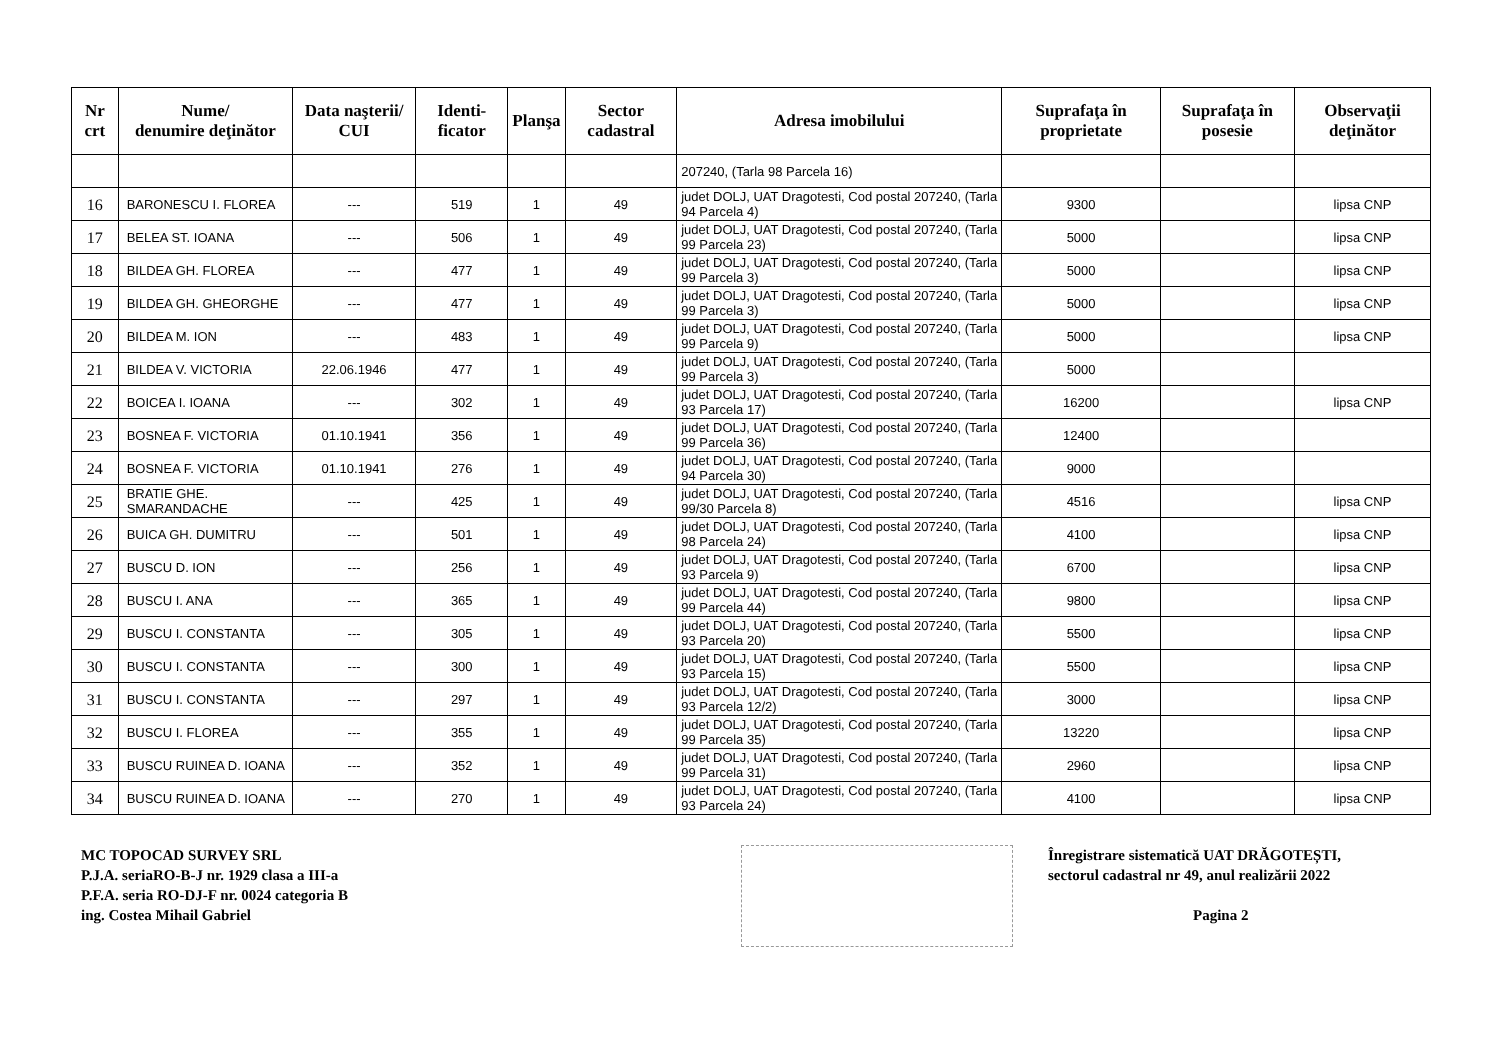| Nr crt | Nume/ denumire deţinător | Data naşterii/ CUI | Identi-ficator | Planşa | Sector cadastral | Adresa imobilului | Suprafaţa în proprietate | Suprafaţa în posesie | Observaţii deţinător |
| --- | --- | --- | --- | --- | --- | --- | --- | --- | --- |
| | | | | | | 207240, (Tarla 98 Parcela 16) | | | |
| 16 | BARONESCU I. FLOREA | --- | 519 | 1 | 49 | judet DOLJ, UAT Dragotesti, Cod postal 207240, (Tarla 94 Parcela 4) | 9300 | | lipsa CNP |
| 17 | BELEA ST. IOANA | --- | 506 | 1 | 49 | judet DOLJ, UAT Dragotesti, Cod postal 207240, (Tarla 99 Parcela 23) | 5000 | | lipsa CNP |
| 18 | BILDEA GH. FLOREA | --- | 477 | 1 | 49 | judet DOLJ, UAT Dragotesti, Cod postal 207240, (Tarla 99 Parcela 3) | 5000 | | lipsa CNP |
| 19 | BILDEA GH. GHEORGHE | --- | 477 | 1 | 49 | judet DOLJ, UAT Dragotesti, Cod postal 207240, (Tarla 99 Parcela 3) | 5000 | | lipsa CNP |
| 20 | BILDEA M. ION | --- | 483 | 1 | 49 | judet DOLJ, UAT Dragotesti, Cod postal 207240, (Tarla 99 Parcela 9) | 5000 | | lipsa CNP |
| 21 | BILDEA V. VICTORIA | 22.06.1946 | 477 | 1 | 49 | judet DOLJ, UAT Dragotesti, Cod postal 207240, (Tarla 99 Parcela 3) | 5000 | | |
| 22 | BOICEA I. IOANA | --- | 302 | 1 | 49 | judet DOLJ, UAT Dragotesti, Cod postal 207240, (Tarla 93 Parcela 17) | 16200 | | lipsa CNP |
| 23 | BOSNEA F. VICTORIA | 01.10.1941 | 356 | 1 | 49 | judet DOLJ, UAT Dragotesti, Cod postal 207240, (Tarla 99 Parcela 36) | 12400 | | |
| 24 | BOSNEA F. VICTORIA | 01.10.1941 | 276 | 1 | 49 | judet DOLJ, UAT Dragotesti, Cod postal 207240, (Tarla 94 Parcela 30) | 9000 | | |
| 25 | BRATIE GHE. SMARANDACHE | --- | 425 | 1 | 49 | judet DOLJ, UAT Dragotesti, Cod postal 207240, (Tarla 99/30 Parcela 8) | 4516 | | lipsa CNP |
| 26 | BUICA GH. DUMITRU | --- | 501 | 1 | 49 | judet DOLJ, UAT Dragotesti, Cod postal 207240, (Tarla 98 Parcela 24) | 4100 | | lipsa CNP |
| 27 | BUSCU D. ION | --- | 256 | 1 | 49 | judet DOLJ, UAT Dragotesti, Cod postal 207240, (Tarla 93 Parcela 9) | 6700 | | lipsa CNP |
| 28 | BUSCU I. ANA | --- | 365 | 1 | 49 | judet DOLJ, UAT Dragotesti, Cod postal 207240, (Tarla 99 Parcela 44) | 9800 | | lipsa CNP |
| 29 | BUSCU I. CONSTANTA | --- | 305 | 1 | 49 | judet DOLJ, UAT Dragotesti, Cod postal 207240, (Tarla 93 Parcela 20) | 5500 | | lipsa CNP |
| 30 | BUSCU I. CONSTANTA | --- | 300 | 1 | 49 | judet DOLJ, UAT Dragotesti, Cod postal 207240, (Tarla 93 Parcela 15) | 5500 | | lipsa CNP |
| 31 | BUSCU I. CONSTANTA | --- | 297 | 1 | 49 | judet DOLJ, UAT Dragotesti, Cod postal 207240, (Tarla 93 Parcela 12/2) | 3000 | | lipsa CNP |
| 32 | BUSCU I. FLOREA | --- | 355 | 1 | 49 | judet DOLJ, UAT Dragotesti, Cod postal 207240, (Tarla 99 Parcela 35) | 13220 | | lipsa CNP |
| 33 | BUSCU RUINEA D. IOANA | --- | 352 | 1 | 49 | judet DOLJ, UAT Dragotesti, Cod postal 207240, (Tarla 99 Parcela 31) | 2960 | | lipsa CNP |
| 34 | BUSCU RUINEA D. IOANA | --- | 270 | 1 | 49 | judet DOLJ, UAT Dragotesti, Cod postal 207240, (Tarla 93 Parcela 24) | 4100 | | lipsa CNP |
MC TOPOCAD SURVEY SRL
P.J.A. seriaRO-B-J nr. 1929 clasa a III-a
P.F.A. seria RO-DJ-F nr. 0024 categoria B
ing. Costea Mihail Gabriel
Înregistrare sistematică UAT DRĂGOTEȘTI,
sectorul cadastral nr 49, anul realizării 2022
Pagina 2